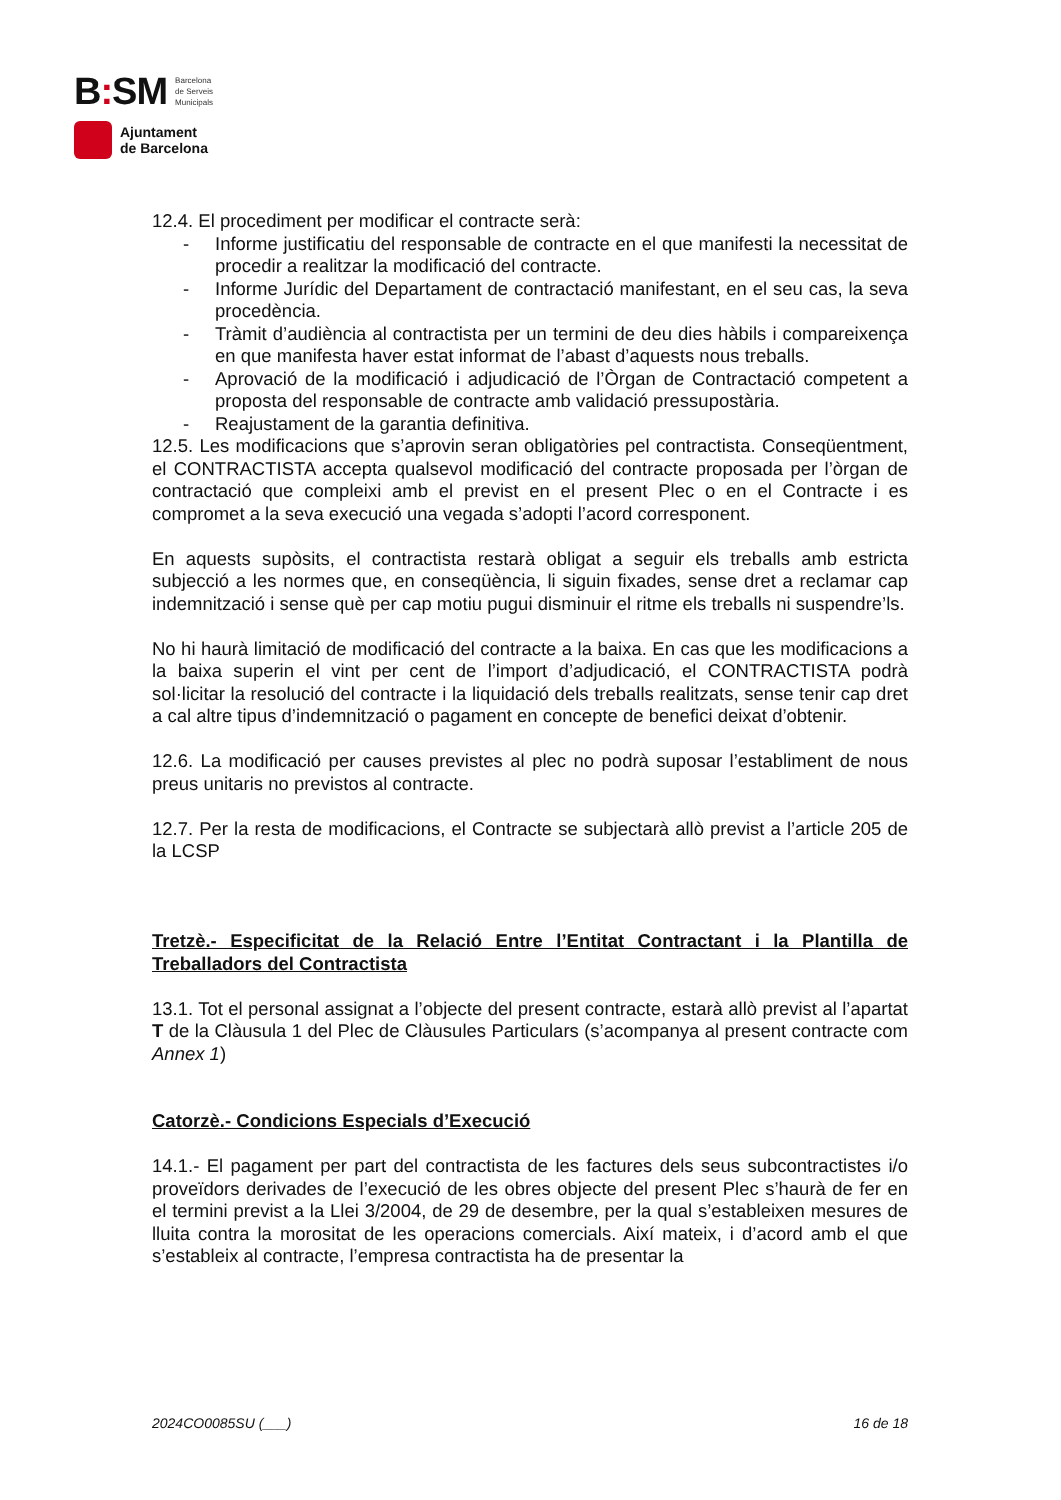B: SM Barcelona
de Serveis
Municipals
Ajuntament
de Barcelona
12.4. El procediment per modificar el contracte serà:
- Informe justificatiu del responsable de contracte en el que manifesti la necessitat de procedir a realitzar la modificació del contracte.
- Informe Jurídic del Departament de contractació manifestant, en el seu cas, la seva procedència.
- Tràmit d’audiència al contractista per un termini de deu dies hàbils i compareixença en que manifesta haver estat informat de l’abast d’aquests nous treballs.
- Aprovació de la modificació i adjudicació de l’Òrgan de Contractació competent a proposta del responsable de contracte amb validació pressupostària.
- Reajustament de la garantia definitiva.
12.5. Les modificacions que s’aprovin seran obligatòries pel contractista. Conseqüentment, el CONTRACTISTA accepta qualsevol modificació del contracte proposada per l’òrgan de contractació que compleixi amb el previst en el present Plec o en el Contracte i es compromet a la seva execució una vegada s’adopti l’acord corresponent.
En aquests supòsits, el contractista restarà obligat a seguir els treballs amb estricta subjecció a les normes que, en conseqüència, li siguin fixades, sense dret a reclamar cap indemnització i sense què per cap motiu pugui disminuir el ritme els treballs ni suspendre’ls.
No hi haurà limitació de modificació del contracte a la baixa. En cas que les modificacions a la baixa superin el vint per cent de l’import d’adjudicació, el CONTRACTISTA podrà sol·licitar la resolució del contracte i la liquidació dels treballs realitzats, sense tenir cap dret a cal altre tipus d’indemnització o pagament en concepte de benefici deixat d’obtenir.
12.6. La modificació per causes previstes al plec no podrà suposar l’establiment de nous preus unitaris no previstos al contracte.
12.7. Per la resta de modificacions, el Contracte se subjectarà allò previst a l’article 205 de la LCSP
Tretzè.- Especificitat de la Relació Entre l’Entitat Contractant i la Plantilla de Treballadors del Contractista
13.1. Tot el personal assignat a l’objecte del present contracte, estarà allò previst al l’apartat T de la Clàusula 1 del Plec de Clàusules Particulars (s’acompanya al present contracte com Annex 1)
Catorzè.- Condicions Especials d’Execució
14.1.- El pagament per part del contractista de les factures dels seus subcontractistes i/o proveïdors derivades de l’execució de les obres objecte del present Plec s’haurà de fer en el termini previst a la Llei 3/2004, de 29 de desembre, per la qual s’estableixen mesures de lluita contra la morositat de les operacions comercials. Així mateix, i d’acord amb el que s’estableix al contracte, l’empresa contractista ha de presentar la
2024CO0085SU (___) 16 de 18